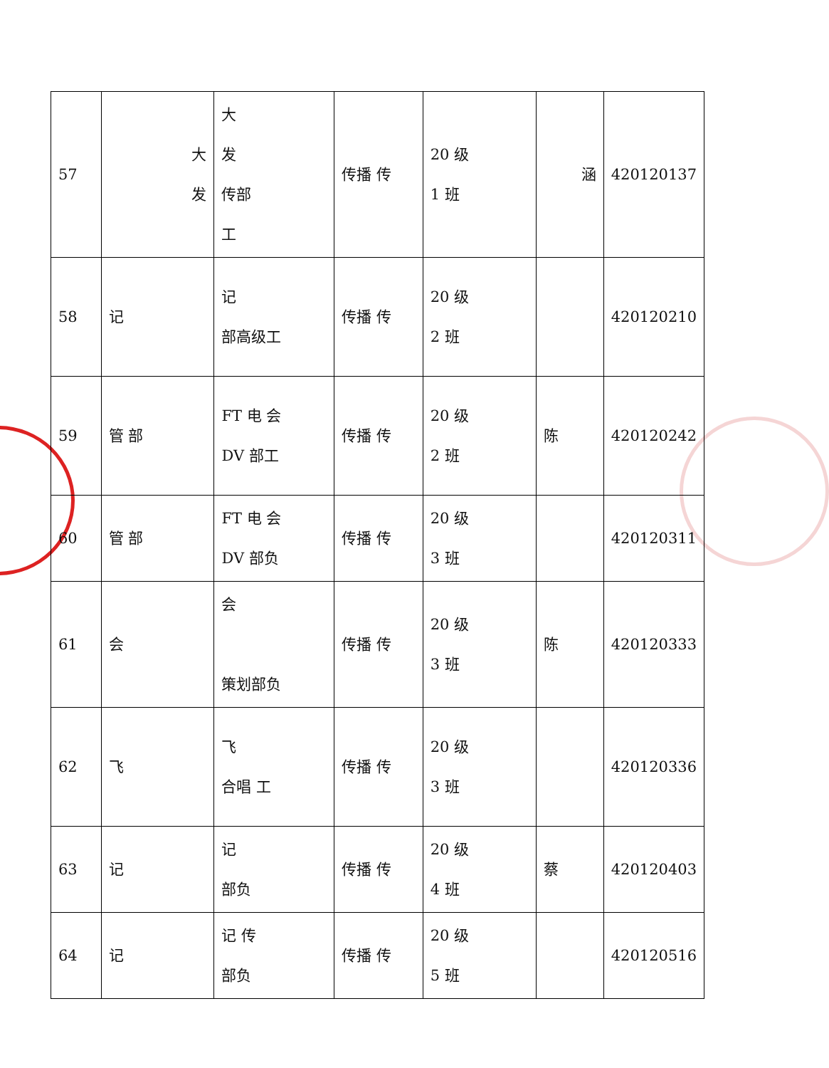| 57 | 大 发 | 大 发 传部 工 | 传播 传 | 20 级 1 班 | 涵 | 420120137 |
| 58 | 记 | 记 部高级工 | 传播 传 | 20 级 2 班 | | 420120210 |
| 59 | 管 部 | FT 电 会 DV 部工 | 传播 传 | 20 级 2 班 | 陈 | 420120242 |
| 60 | 管 部 | FT 电 会 DV 部负 | 传播 传 | 20 级 3 班 | | 420120311 |
| 61 | 会 | 会 策划部负 | 传播 传 | 20 级 3 班 | 陈 | 420120333 |
| 62 | 飞 | 飞 合唱 工 | 传播 传 | 20 级 3 班 | | 420120336 |
| 63 | 记 | 记 部负 | 传播 传 | 20 级 4 班 | 蔡 | 420120403 |
| 64 | 记 | 记 传 部负 | 传播 传 | 20 级 5 班 | | 420120516 |